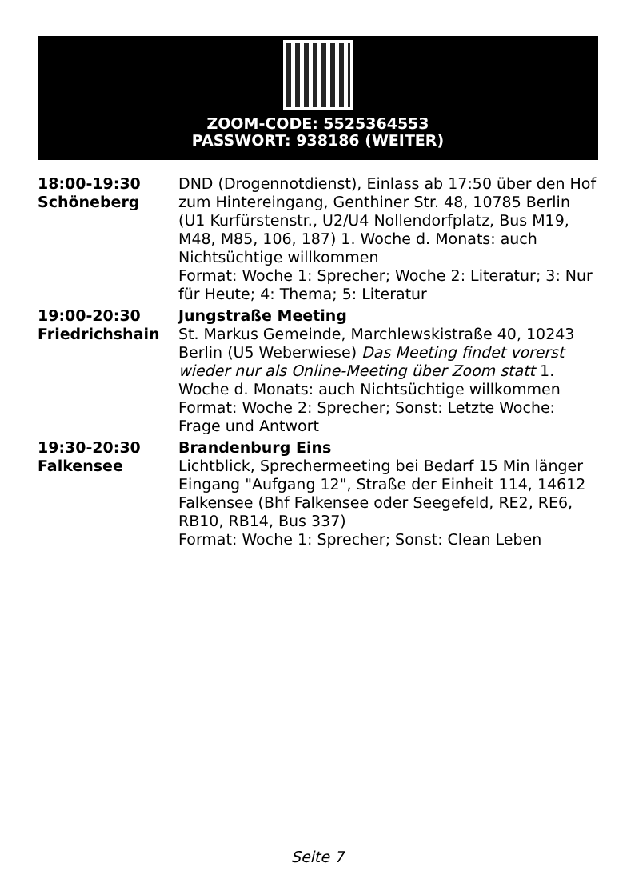ZOOM-CODE: 5525364553
PASSWORT: 938186 (WEITER)
| 18:00-19:30 Schöneberg | DND (Drogennotdienst), Einlass ab 17:50 über den Hof zum Hintereingang, Genthiner Str. 48, 10785 Berlin (U1 Kurfürstenstr., U2/U4 Nollendorfplatz, Bus M19, M48, M85, 106, 187) 1. Woche d. Monats: auch Nichtsüchtige willkommen Format: Woche 1: Sprecher; Woche 2: Literatur; 3: Nur für Heute; 4: Thema; 5: Literatur |
| 19:00-20:30 Friedrichshain | Jungstraße Meeting St. Markus Gemeinde, Marchlewskistraße 40, 10243 Berlin (U5 Weberwiese) Das Meeting findet vorerst wieder nur als Online-Meeting über Zoom statt 1. Woche d. Monats: auch Nichtsüchtige willkommen Format: Woche 2: Sprecher; Sonst: Letzte Woche: Frage und Antwort |
| 19:30-20:30 Falkensee | Brandenburg Eins Lichtblick, Sprechermeeting bei Bedarf 15 Min länger Eingang "Aufgang 12", Straße der Einheit 114, 14612 Falkensee (Bhf Falkensee oder Seegefeld, RE2, RE6, RB10, RB14, Bus 337) Format: Woche 1: Sprecher; Sonst: Clean Leben |
Seite 7